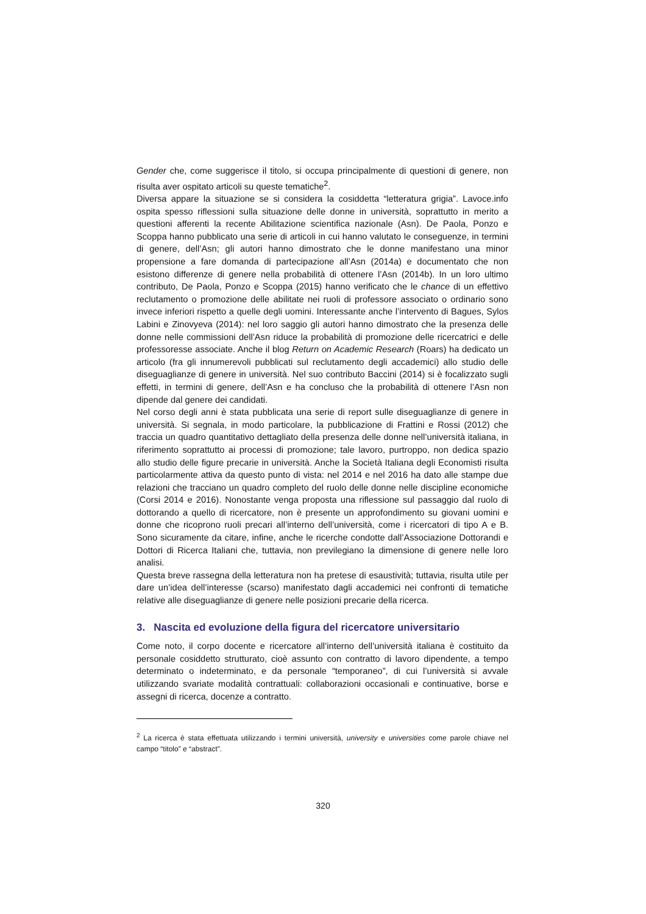Gender che, come suggerisce il titolo, si occupa principalmente di questioni di genere, non risulta aver ospitato articoli su queste tematiche<sup>2</sup>.
Diversa appare la situazione se si considera la cosiddetta “letteratura grigia”. Lavoce.info ospita spesso riflessioni sulla situazione delle donne in università, soprattutto in merito a questioni afferenti la recente Abilitazione scientifica nazionale (Asn). De Paola, Ponzo e Scoppa hanno pubblicato una serie di articoli in cui hanno valutato le conseguenze, in termini di genere, dell’Asn; gli autori hanno dimostrato che le donne manifestano una minor propensione a fare domanda di partecipazione all’Asn (2014a) e documentato che non esistono differenze di genere nella probabilità di ottenere l’Asn (2014b). In un loro ultimo contributo, De Paola, Ponzo e Scoppa (2015) hanno verificato che le chance di un effettivo reclutamento o promozione delle abilitate nei ruoli di professore associato o ordinario sono invece inferiori rispetto a quelle degli uomini. Interessante anche l’intervento di Bagues, Sylos Labini e Zinovyeva (2014): nel loro saggio gli autori hanno dimostrato che la presenza delle donne nelle commissioni dell’Asn riduce la probabilità di promozione delle ricercatrici e delle professoresse associate. Anche il blog Return on Academic Research (Roars) ha dedicato un articolo (fra gli innumerevoli pubblicati sul reclutamento degli accademici) allo studio delle diseguaglianze di genere in università. Nel suo contributo Baccini (2014) si è focalizzato sugli effetti, in termini di genere, dell’Asn e ha concluso che la probabilità di ottenere l’Asn non dipende dal genere dei candidati.
Nel corso degli anni è stata pubblicata una serie di report sulle diseguaglianze di genere in università. Si segnala, in modo particolare, la pubblicazione di Frattini e Rossi (2012) che traccia un quadro quantitativo dettagliato della presenza delle donne nell’università italiana, in riferimento soprattutto ai processi di promozione; tale lavoro, purtroppo, non dedica spazio allo studio delle figure precarie in università. Anche la Società Italiana degli Economisti risulta particolarmente attiva da questo punto di vista: nel 2014 e nel 2016 ha dato alle stampe due relazioni che tracciano un quadro completo del ruolo delle donne nelle discipline economiche (Corsi 2014 e 2016). Nonostante venga proposta una riflessione sul passaggio dal ruolo di dottorando a quello di ricercatore, non è presente un approfondimento su giovani uomini e donne che ricoprono ruoli precari all’interno dell’università, come i ricercatori di tipo A e B. Sono sicuramente da citare, infine, anche le ricerche condotte dall’Associazione Dottorandi e Dottori di Ricerca Italiani che, tuttavia, non previlegiano la dimensione di genere nelle loro analisi.
Questa breve rassegna della letteratura non ha pretese di esaustività; tuttavia, risulta utile per dare un’idea dell’interesse (scarso) manifestato dagli accademici nei confronti di tematiche relative alle diseguaglianze di genere nelle posizioni precarie della ricerca.
3. Nascita ed evoluzione della figura del ricercatore universitario
Come noto, il corpo docente e ricercatore all’interno dell’università italiana è costituito da personale cosiddetto strutturato, cioè assunto con contratto di lavoro dipendente, a tempo determinato o indeterminato, e da personale “temporaneo”, di cui l’università si avvale utilizzando svariate modalità contrattuali: collaborazioni occasionali e continuative, borse e assegni di ricerca, docenze a contratto.
<sup>2</sup> La ricerca è stata effettuata utilizzando i termini università, university e universities come parole chiave nel campo “titolo” e “abstract”.
320